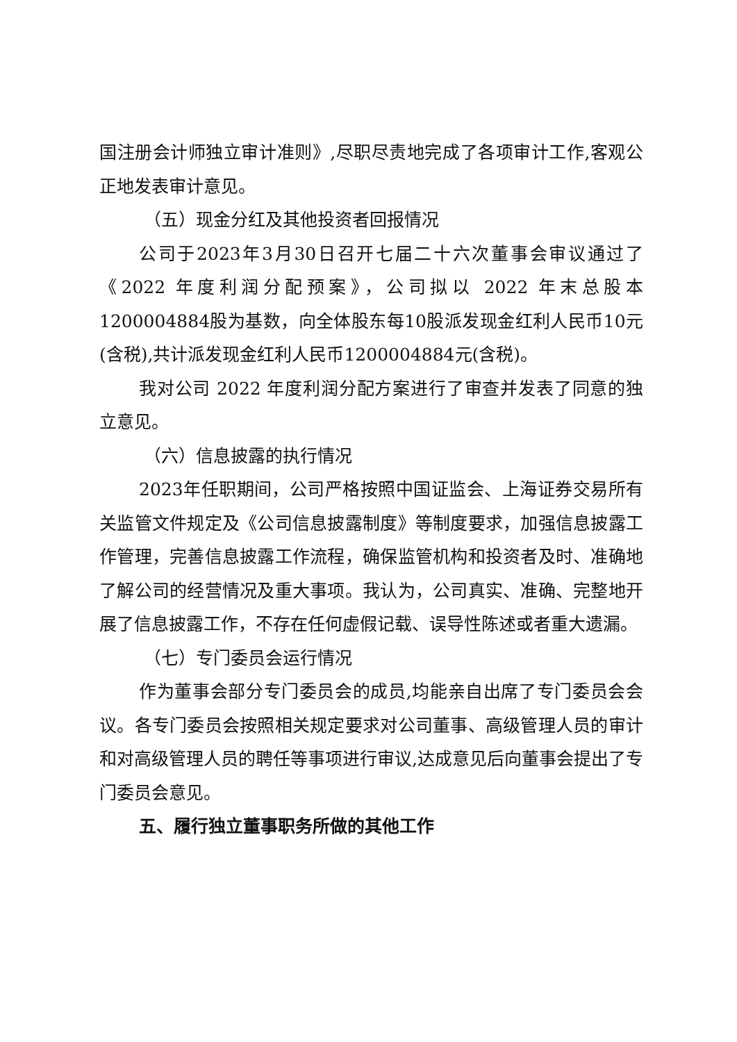国注册会计师独立审计准则》,尽职尽责地完成了各项审计工作,客观公正地发表审计意见。
（五）现金分红及其他投资者回报情况
公司于2023年3月30日召开七届二十六次董事会审议通过了《2022 年度利润分配预案》，公司拟以 2022 年末总股本1200004884股为基数，向全体股东每10股派发现金红利人民币10元(含税),共计派发现金红利人民币1200004884元(含税)。
我对公司 2022 年度利润分配方案进行了审查并发表了同意的独立意见。
（六）信息披露的执行情况
2023年任职期间，公司严格按照中国证监会、上海证券交易所有关监管文件规定及《公司信息披露制度》等制度要求，加强信息披露工作管理，完善信息披露工作流程，确保监管机构和投资者及时、准确地了解公司的经营情况及重大事项。我认为，公司真实、准确、完整地开展了信息披露工作，不存在任何虚假记载、误导性陈述或者重大遗漏。
（七）专门委员会运行情况
作为董事会部分专门委员会的成员,均能亲自出席了专门委员会会议。各专门委员会按照相关规定要求对公司董事、高级管理人员的审计和对高级管理人员的聘任等事项进行审议,达成意见后向董事会提出了专门委员会意见。
五、履行独立董事职务所做的其他工作